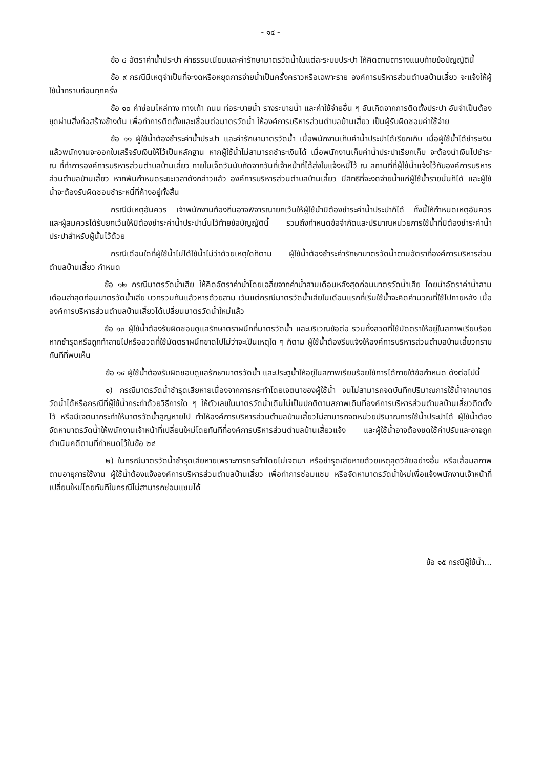- ๑๔ -
ข้อ ๘ อัตราค่าน้ำประปา ค่าธรรมเนียมและค่ารักษามาตรวัดน้ำในแต่ละระบบประปา ให้คิดตามตารางแนบท้ายข้อบัญญัตินี้
ข้อ ๙ กรณีมีเหตุจำเป็นที่จะงดหรือหยุดการจ่ายน้ำเป็นครั้งคราวหรือเฉพาะราย องค์การบริหารส่วนตำบลบ้านเสี้ยว จะแจ้งให้ผู้ใช้น้ำทราบก่อนทุกครั้ง
ข้อ ๑๐ ค่าซ่อมไหล่ทาง ทางเท้า ถนน ท่อระบายน้ำ รางระบายน้ำ และค่าใช้จ่ายอื่น ๆ อันเกิดจากการติดตั้งประปา อันจำเป็นต้องขุดผ่านสิ่งก่อสร้างข้างต้น เพื่อทำการติดตั้งและเชื่อมต่อมาตรวัดน้ำ ให้องค์การบริหารส่วนตำบลบ้านเสี้ยว เป็นผู้รับผิดชอบค่าใช้จ่าย
ข้อ ๑๑ ผู้ใช้น้ำต้องชำระค่าน้ำประปา และค่ารักษามาตรวัดน้ำ เมื่อพนักงานเก็บค่าน้ำประปาได้เรียกเก็บ เมื่อผู้ใช้น้ำได้ชำระเงินแล้วพนักงานจะออกใบเสร็จรับเงินให้ไว้เป็นหลักฐาน หากผู้ใช้น้ำไม่สามารถชำระเงินได้ เมื่อพนักงานเก็บค่าน้ำประปาเรียกเก็บ จะต้องนำเงินไปชำระ ณ ที่ทำการองค์การบริหารส่วนตำบลบ้านเสี้ยว ภายในเจ็ดวันนับถัดจากวันที่เจ้าหน้าที่ได้ส่งใบแจ้งหนี้ไว้ ณ สถานที่ที่ผู้ใช้น้ำแจ้งไว้กับองค์การบริหารส่วนตำบลบ้านเสี้ยว หากพ้นกำหนดระยะเวลาดังกล่าวแล้ว องค์การบริหารส่วนตำบลบ้านเสี้ยว มีสิทธิที่จะงดจ่ายน้ำแก่ผู้ใช้น้ำรายนั้นก็ได้ และผู้ใช้น้ำจะต้องรับผิดชอบชำระหนี้ที่ค้างอยู่ทั้งสิ้น
กรณีมีเหตุอันควร เจ้าพนักงานท้องถิ่นอาจพิจารณายกเว้นให้ผู้ใช้นำมิต้องชำระค่าน้ำประปาก็ได้ ทั้งนี้ให้กำหนดเหตุอันควร และผู้สมควรได้รับยกเว้นให้มิต้องชำระค่าน้ำประปานั้นไว้ท้ายข้อบัญญัตินี้ รวมถึงกำหนดข้อจำกัดและปริมาณหน่วยการใช้น้ำที่มิต้องชำระค่าน้ำประปาสำหรับผู้นั้นไว้ด้วย
กรณีเดือนใดที่ผู้ใช้น้ำไม่ได้ใช้น้ำไม่ว่าด้วยเหตุใดก็ตาม ผู้ใช้น้ำต้องชำระค่ารักษามาตรวัดน้ำตามอัตราที่องค์การบริหารส่วนตำบลบ้านเสี้ยว กำหนด
ข้อ ๑๒ กรณีมาตรวัดน้ำเสีย ให้คิดอัตราค่าน้ำโดยเฉลี่ยจากค่าน้ำสามเดือนหลังสุดก่อนมาตรวัดน้ำเสีย โดยนำอัตราค่าน้ำสามเดือนล่าสุดก่อนมาตรวัดน้ำเสีย บวกรวมกันแล้วหารด้วยสาม เว้นแต่กรณีมาตรวัดน้ำเสียในเดือนแรกที่เริ่มใช้น้ำจะคิดคำนวณที่ใช้ไปภายหลัง เมื่อองค์การบริหารส่วนตำบลบ้านเสี้ยวได้เปลี่ยนมาตรวัดน้ำใหม่แล้ว
ข้อ ๑๓ ผู้ใช้น้ำต้องรับผิดชอบดูแลรักษาตราผนึกที่มาตรวัดน้ำ และบริเวณข้อต่อ รวมทั้งลวดที่ใช้มัดตราให้อยู่ในสภาพเรียบร้อย หากชำรุดหรือถูกทำลายไปหรือลวดที่ใช้มัดตราผนึกขาดไปไม่ว่าจะเป็นเหตุใด ๆ ก็ตาม ผู้ใช้น้ำต้องรีบแจ้งให้องค์การบริหารส่วนตำบลบ้านเสี้ยวทราบทันทีที่พบเห็น
ข้อ ๑๔ ผู้ใช้น้ำต้องรับผิดชอบดูแลรักษามาตรวัดน้ำ และประตูน้ำให้อยู่ในสภาพเรียบร้อยใช้การได้ภายใต้ข้อกำหนด ดังต่อไปนี้
๑) กรณีมาตรวัดน้ำชำรุดเสียหายเนื่องจากการกระทำโดยเจตนาของผู้ใช้น้ำ จนไม่สามารถจดบันทึกปริมาณการใช้น้ำจากมาตรวัดน้ำได้หรือกรณีที่ผู้ใช้น้ำกระทำด้วยวิธีการใด ๆ ให้ตัวเลขในมาตรวัดน้ำเดินไม่เป็นปกติตามสภาพเดิมที่องค์การบริหารส่วนตำบลบ้านเสี้ยวติดตั้งไว้ หรือมีเจตนากระทำให้มาตรวัดน้ำสูญหายไป ทำให้องค์การบริหารส่วนตำบลบ้านเสี้ยวไม่สามารถจดหน่วยปริมาณการใช้น้ำประปาได้ ผู้ใช้น้ำต้องจัดหามาตรวัดน้ำให้พนักงานเจ้าหน้าที่เปลี่ยนใหม่โดยทันทีที่องค์การบริหารส่วนตำบลบ้านเสี้ยวแจ้ง และผู้ใช้น้ำอาจต้องชดใช้ค่าปรับและอาจถูกดำเนินคดีตามที่กำหนดไว้ในข้อ ๒๔
๒) ในกรณีมาตรวัดน้ำชำรุดเสียหายเพราะการกระทำโดยไม่เจตนา หรือชำรุดเสียหายด้วยเหตุสุดวิสัยอย่างอื่น หรือเสื่อมสภาพตามอายุการใช้งาน ผู้ใช้น้ำต้องแจ้งองค์การบริหารส่วนตำบลบ้านเสี้ยว เพื่อทำการซ่อมแซม หรือจัดหามาตรวัดน้ำใหม่เพื่อแจ้งพนักงานเจ้าหน้าที่เปลี่ยนใหม่โดยทันทีในกรณีไม่สามารถซ่อมแซมได้
ข้อ ๑๕ กรณีผู้ใช้น้ำ...